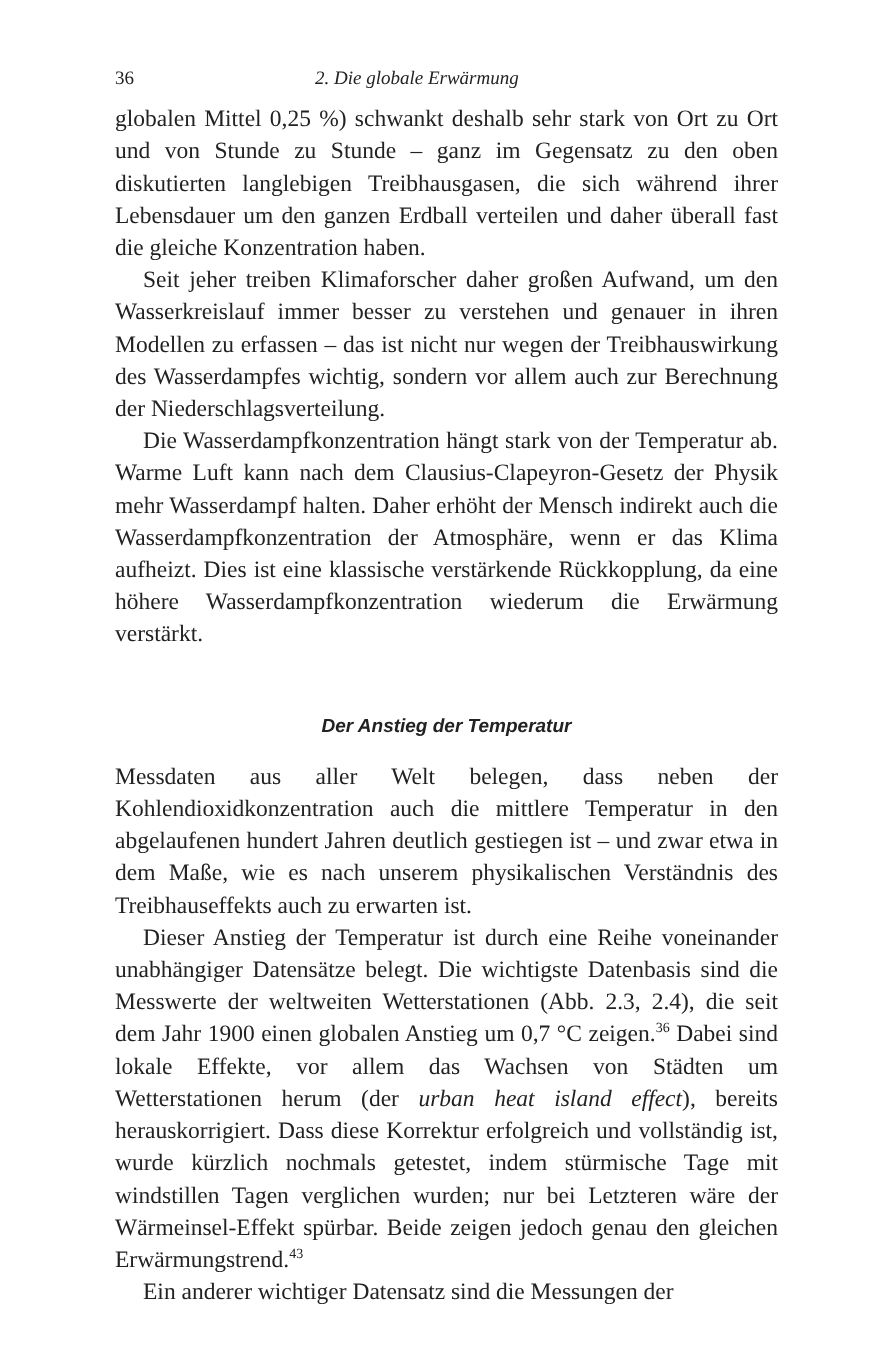36 2. Die globale Erwärmung
globalen Mittel 0,25 %) schwankt deshalb sehr stark von Ort zu Ort und von Stunde zu Stunde – ganz im Gegensatz zu den oben diskutierten langlebigen Treibhausgasen, die sich während ihrer Lebensdauer um den ganzen Erdball verteilen und daher überall fast die gleiche Konzentration haben.
Seit jeher treiben Klimaforscher daher großen Aufwand, um den Wasserkreislauf immer besser zu verstehen und genauer in ihren Modellen zu erfassen – das ist nicht nur wegen der Treibhauswirkung des Wasserdampfes wichtig, sondern vor allem auch zur Berechnung der Niederschlagsverteilung.
Die Wasserdampfkonzentration hängt stark von der Temperatur ab. Warme Luft kann nach dem Clausius-Clapeyron-Gesetz der Physik mehr Wasserdampf halten. Daher erhöht der Mensch indirekt auch die Wasserdampfkonzentration der Atmosphäre, wenn er das Klima aufheizt. Dies ist eine klassische verstärkende Rückkopplung, da eine höhere Wasserdampfkonzentration wiederum die Erwärmung verstärkt.
Der Anstieg der Temperatur
Messdaten aus aller Welt belegen, dass neben der Kohlendioxidkonzentration auch die mittlere Temperatur in den abgelaufenen hundert Jahren deutlich gestiegen ist – und zwar etwa in dem Maße, wie es nach unserem physikalischen Verständnis des Treibhauseffekts auch zu erwarten ist.
Dieser Anstieg der Temperatur ist durch eine Reihe voneinander unabhängiger Datensätze belegt. Die wichtigste Datenbasis sind die Messwerte der weltweiten Wetterstationen (Abb. 2.3, 2.4), die seit dem Jahr 1900 einen globalen Anstieg um 0,7 °C zeigen.<sup>36</sup> Dabei sind lokale Effekte, vor allem das Wachsen von Städten um Wetterstationen herum (der urban heat island effect), bereits herauskorrigiert. Dass diese Korrektur erfolgreich und vollständig ist, wurde kürzlich nochmals getestet, indem stürmische Tage mit windstillen Tagen verglichen wurden; nur bei Letzteren wäre der Wärmeinsel-Effekt spürbar. Beide zeigen jedoch genau den gleichen Erwärmungstrend.<sup>43</sup>
Ein anderer wichtiger Datensatz sind die Messungen der